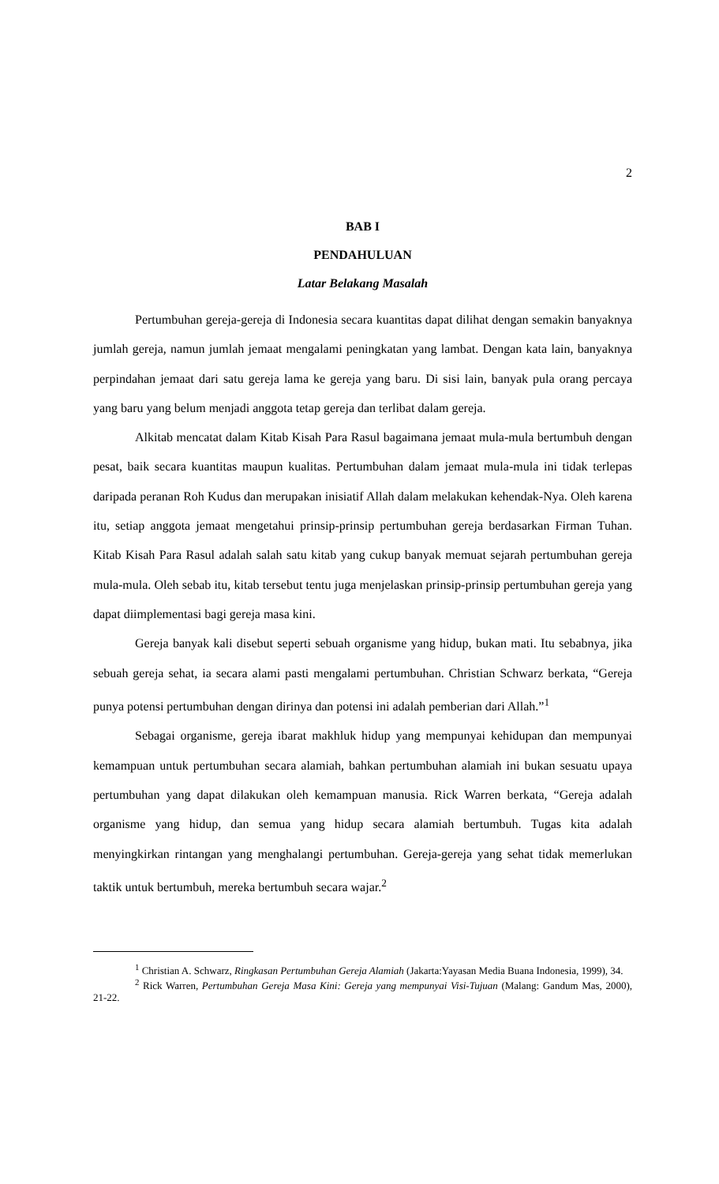2
BAB I
PENDAHULUAN
Latar Belakang Masalah
Pertumbuhan gereja-gereja di Indonesia secara kuantitas dapat dilihat dengan semakin banyaknya jumlah gereja, namun jumlah jemaat mengalami peningkatan yang lambat. Dengan kata lain, banyaknya perpindahan jemaat dari satu gereja lama ke gereja yang baru. Di sisi lain, banyak pula orang percaya yang baru yang belum menjadi anggota tetap gereja dan terlibat dalam gereja.
Alkitab mencatat dalam Kitab Kisah Para Rasul bagaimana jemaat mula-mula bertumbuh dengan pesat, baik secara kuantitas maupun kualitas. Pertumbuhan dalam jemaat mula-mula ini tidak terlepas daripada peranan Roh Kudus dan merupakan inisiatif Allah dalam melakukan kehendak-Nya. Oleh karena itu, setiap anggota jemaat mengetahui prinsip-prinsip pertumbuhan gereja berdasarkan Firman Tuhan. Kitab Kisah Para Rasul adalah salah satu kitab yang cukup banyak memuat sejarah pertumbuhan gereja mula-mula. Oleh sebab itu, kitab tersebut tentu juga menjelaskan prinsip-prinsip pertumbuhan gereja yang dapat diimplementasi bagi gereja masa kini.
Gereja banyak kali disebut seperti sebuah organisme yang hidup, bukan mati. Itu sebabnya, jika sebuah gereja sehat, ia secara alami pasti mengalami pertumbuhan. Christian Schwarz berkata, “Gereja punya potensi pertumbuhan dengan dirinya dan potensi ini adalah pemberian dari Allah.”<sup>1</sup>
Sebagai organisme, gereja ibarat makhluk hidup yang mempunyai kehidupan dan mempunyai kemampuan untuk pertumbuhan secara alamiah, bahkan pertumbuhan alamiah ini bukan sesuatu upaya pertumbuhan yang dapat dilakukan oleh kemampuan manusia. Rick Warren berkata, “Gereja adalah organisme yang hidup, dan semua yang hidup secara alamiah bertumbuh. Tugas kita adalah menyingkirkan rintangan yang menghalangi pertumbuhan. Gereja-gereja yang sehat tidak memerlukan taktik untuk bertumbuh, mereka bertumbuh secara wajar.<sup>2</sup>
<sup>1</sup> Christian A. Schwarz, Ringkasan Pertumbuhan Gereja Alamiah (Jakarta:Yayasan Media Buana Indonesia, 1999), 34.
<sup>2</sup> Rick Warren, Pertumbuhan Gereja Masa Kini: Gereja yang mempunyai Visi-Tujuan (Malang: Gandum Mas, 2000), 21-22.